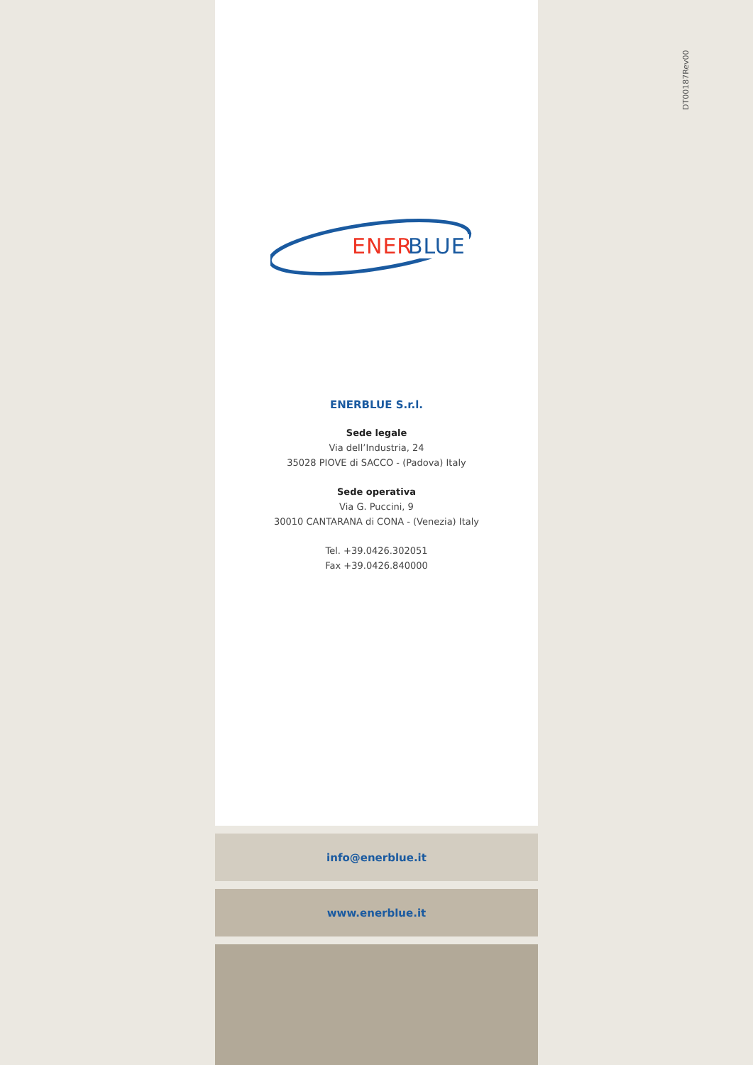DT00187Rev00
ENER
BLUE
ENERBLUE S.r.l.
Sede legale
Via dell’Industria, 24
35028 PIOVE di SACCO - (Padova) Italy
Sede operativa
Via G. Puccini, 9
30010 CANTARANA di CONA - (Venezia) Italy
Tel. +39.0426.302051
Fax +39.0426.840000
info@enerblue.it
www.enerblue.it